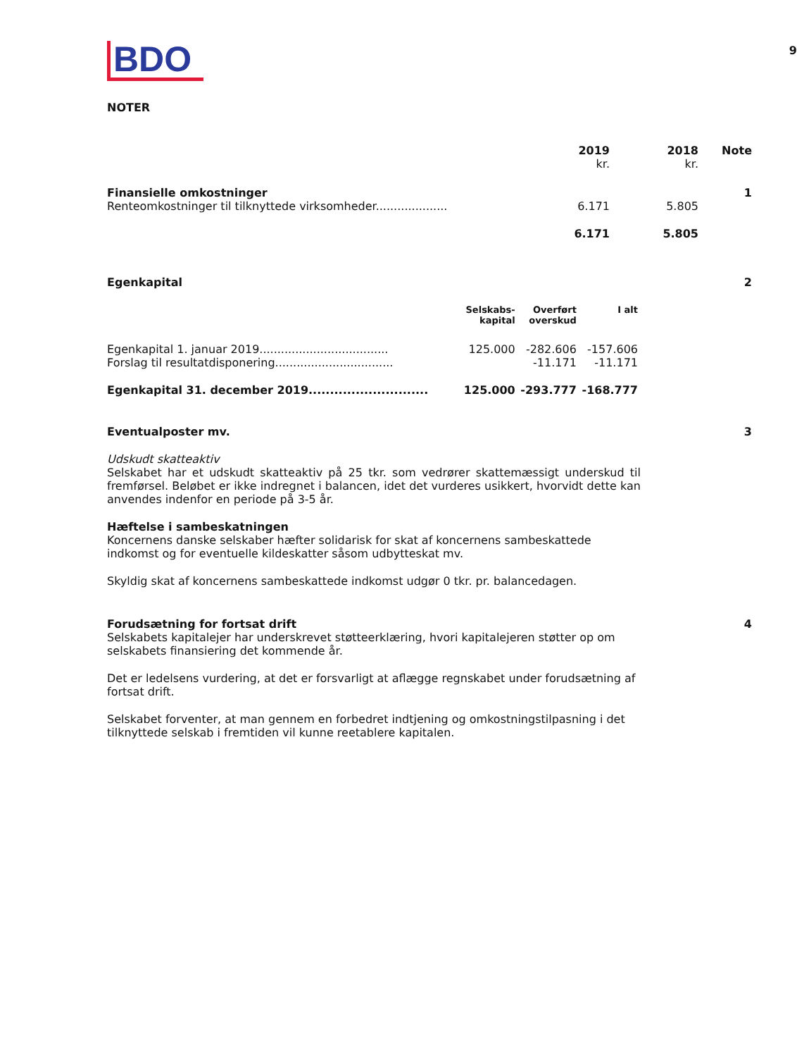9
BDO
NOTER
| | 2019 kr. | 2018 kr. | Note |
| Finansielle omkostninger | | | 1 |
| Renteomkostninger til tilknyttede virksomheder.................... | 6.171 | 5.805 | |
| | 6.171 | 5.805 | |
Egenkapital 2
| | Selskabs- kapital | Overført overskud | I alt |
| Egenkapital 1. januar 2019.................................... | 125.000 | -282.606 | -157.606 |
| Forslag til resultatdisponering................................. | | -11.171 | -11.171 |
| Egenkapital 31. december 2019............................ | 125.000 | -293.777 | -168.777 |
Eventualposter mv. 3
Udskudt skatteaktiv
Selskabet har et udskudt skatteaktiv på 25 tkr. som vedrører skattemæssigt underskud til fremførsel. Beløbet er ikke indregnet i balancen, idet det vurderes usikkert, hvorvidt dette kan anvendes indenfor en periode på 3-5 år.
Hæftelse i sambeskatningen
Koncernens danske selskaber hæfter solidarisk for skat af koncernens sambeskattede indkomst og for eventuelle kildeskatter såsom udbytteskat mv.
Skyldig skat af koncernens sambeskattede indkomst udgør 0 tkr. pr. balancedagen.
Forudsætning for fortsat drift 4
Selskabets kapitalejer har underskrevet støtteerklæring, hvori kapitalejeren støtter op om selskabets finansiering det kommende år.
Det er ledelsens vurdering, at det er forsvarligt at aflægge regnskabet under forudsætning af fortsat drift.
Selskabet forventer, at man gennem en forbedret indtjening og omkostningstilpasning i det tilknyttede selskab i fremtiden vil kunne reetablere kapitalen.